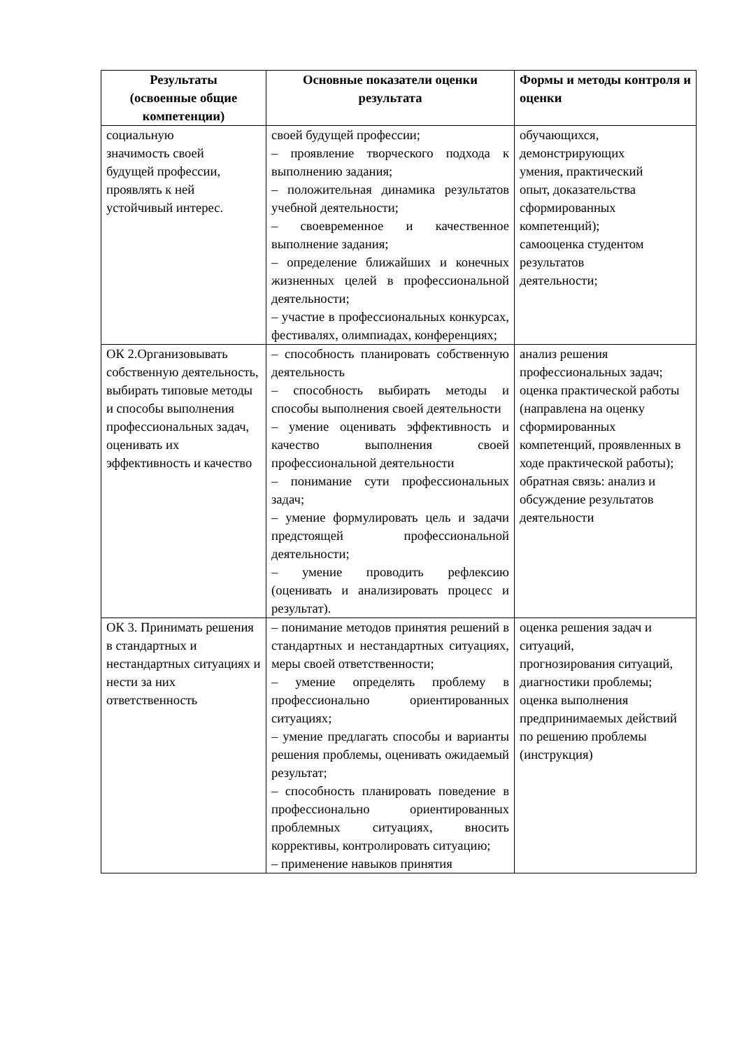| Результаты (освоенные общие компетенции) | Основные показатели оценки результата | Формы и методы контроля и оценки |
| --- | --- | --- |
| социальную значимость своей будущей профессии, проявлять к ней устойчивый интерес. | своей будущей профессии; – проявление творческого подхода к выполнению задания; – положительная динамика результатов учебной деятельности; – своевременное и качественное выполнение задания; – определение ближайших и конечных жизненных целей в профессиональной деятельности; – участие в профессиональных конкурсах, фестивалях, олимпиадах, конференциях; | обучающихся, демонстрирующих умения, практический опыт, доказательства сформированных компетенций); самооценка студентом результатов деятельности; |
| ОК 2.Организовывать собственную деятельность, выбирать типовые методы и способы выполнения профессиональных задач, оценивать их эффективность и качество | – способность планировать собственную деятельность – способность выбирать методы и способы выполнения своей деятельности – умение оценивать эффективность и качество выполнения своей профессиональной деятельности – понимание сути профессиональных задач; – умение формулировать цель и задачи предстоящей профессиональной деятельности; – умение проводить рефлексию (оценивать и анализировать процесс и результат). | анализ решения профессиональных задач; оценка практической работы (направлена на оценку сформированных компетенций, проявленных в ходе практической работы); обратная связь: анализ и обсуждение результатов деятельности |
| ОК 3. Принимать решения в стандартных и нестандартных ситуациях и нести за них ответственность | – понимание методов принятия решений в стандартных и нестандартных ситуациях, меры своей ответственности; – умение определять проблему в профессионально ориентированных ситуациях; – умение предлагать способы и варианты решения проблемы, оценивать ожидаемый результат; – способность планировать поведение в профессионально ориентированных проблемных ситуациях, вносить коррективы, контролировать ситуацию; – применение навыков принятия | оценка решения задач и ситуаций, прогнозирования ситуаций, диагностики проблемы; оценка выполнения предпринимаемых действий по решению проблемы (инструкция) |